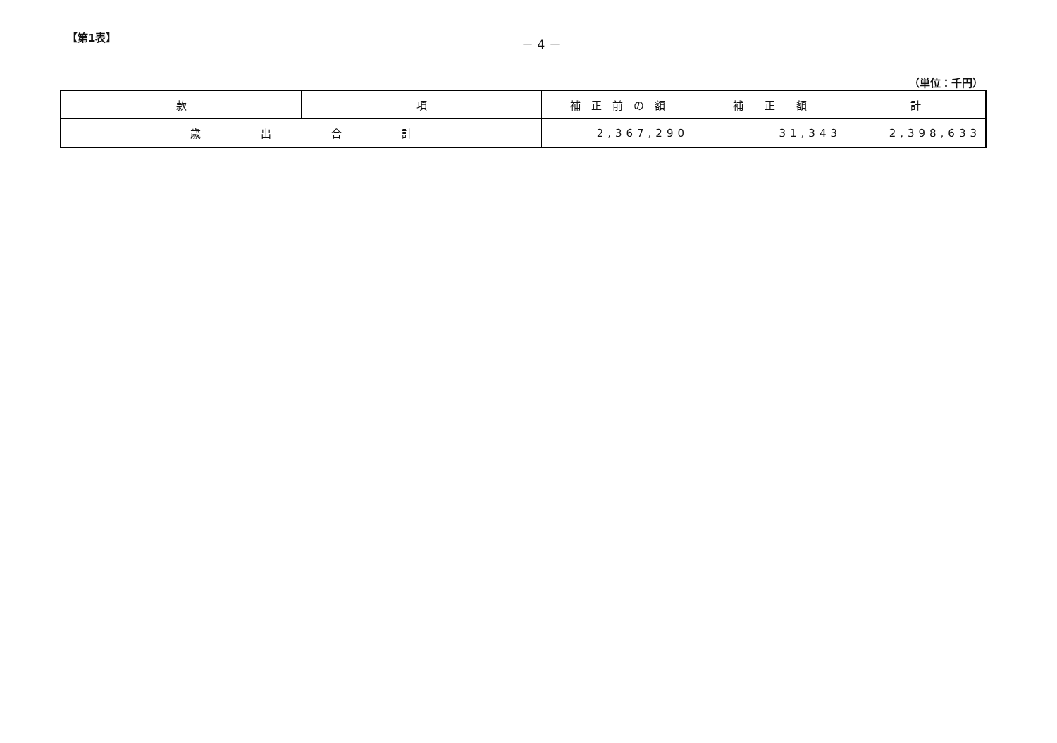【第1表】 － 4 －
（単位：千円）
| 款 | 項 | 補 正 前 の 額 | 補 正 額 | 計 |
| --- | --- | --- | --- | --- |
| 歳 出 合 計 | | 2,367,290 | 31,343 | 2,398,633 |